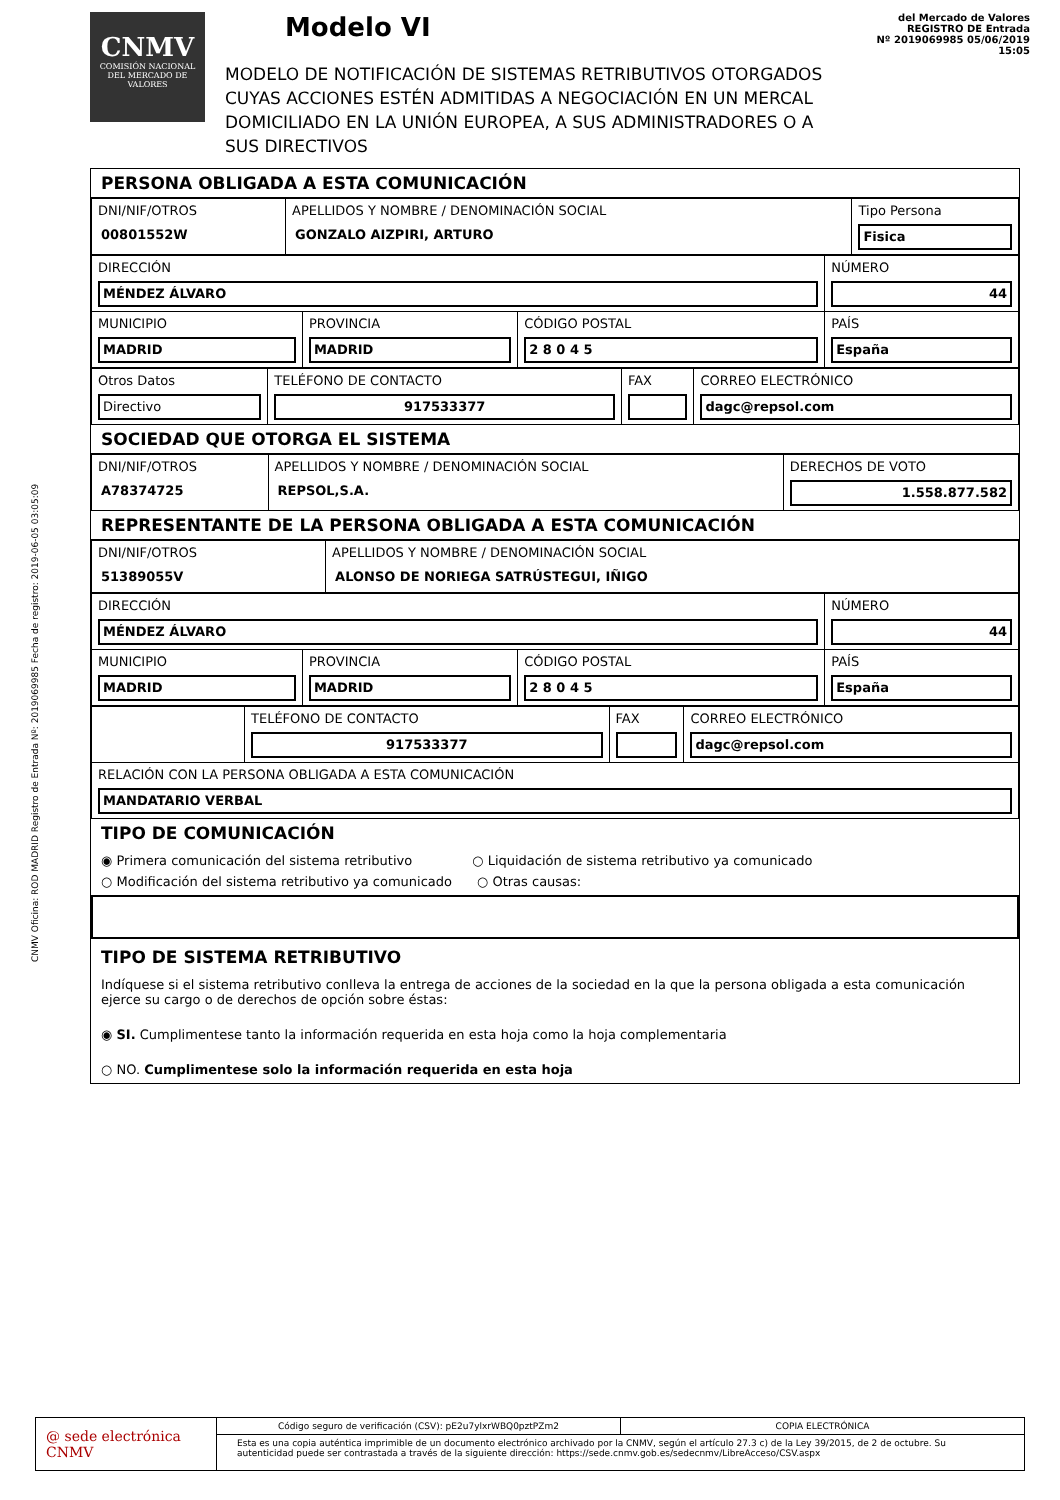CNMV Oficina: ROD MADRID Registro de Entrada Nº: 2019069985 Fecha de registro: 2019-06-05 03:05:09
CNMV
COMISIÓN NACIONAL DEL MERCADO DE VALORES
Modelo VI
MODELO DE NOTIFICACIÓN DE SISTEMAS RETRIBUTIVOS OTORGADOS
CUYAS ACCIONES ESTÉN ADMITIDAS A NEGOCIACIÓN EN UN MERCAL
DOMICILIADO EN LA UNIÓN EUROPEA, A SUS ADMINISTRADORES O A SUS DIRECTIVOS
del Mercado de Valores
REGISTRO DE Entrada
Nº 2019069985 05/06/2019 15:05
PERSONA OBLIGADA A ESTA COMUNICACIÓN
| DNI/NIF/OTROS 00801552W | APELLIDOS Y NOMBRE / DENOMINACIÓN SOCIAL GONZALO AIZPIRI, ARTURO | Tipo Persona Fisica |
| DIRECCIÓN MÉNDEZ ÁLVARO | | | NÚMERO 44 |
| MUNICIPIO MADRID | PROVINCIA MADRID | CÓDIGO POSTAL 2 8 0 4 5 | PAÍS España |
| Otros Datos Directivo | TELÉFONO DE CONTACTO 917533377 | FAX | CORREO ELECTRÓNICO dagc@repsol.com |
SOCIEDAD QUE OTORGA EL SISTEMA
| DNI/NIF/OTROS A78374725 | APELLIDOS Y NOMBRE / DENOMINACIÓN SOCIAL REPSOL,S.A. | DERECHOS DE VOTO 1.558.877.582 |
REPRESENTANTE DE LA PERSONA OBLIGADA A ESTA COMUNICACIÓN
| DNI/NIF/OTROS 51389055V | APELLIDOS Y NOMBRE / DENOMINACIÓN SOCIAL ALONSO DE NORIEGA SATRÚSTEGUI, IÑIGO |
| DIRECCIÓN MÉNDEZ ÁLVARO | | | NÚMERO 44 |
| MUNICIPIO MADRID | PROVINCIA MADRID | CÓDIGO POSTAL 2 8 0 4 5 | PAÍS España |
| | TELÉFONO DE CONTACTO 917533377 | FAX | CORREO ELECTRÓNICO dagc@repsol.com |
| RELACIÓN CON LA PERSONA OBLIGADA A ESTA COMUNICACIÓN MANDATARIO VERBAL | | | |
TIPO DE COMUNICACIÓN
◉ Primera comunicación del sistema retributivo ○ Liquidación de sistema retributivo ya comunicado
○ Modificación del sistema retributivo ya comunicado ○ Otras causas:
TIPO DE SISTEMA RETRIBUTIVO
Indíquese si el sistema retributivo conlleva la entrega de acciones de la sociedad en la que la persona obligada a esta comunicación ejerce su cargo o de derechos de opción sobre éstas:
◉ SI. Cumplimentese tanto la información requerida en esta hoja como la hoja complementaria
○ NO. Cumplimentese solo la información requerida en esta hoja
@ sede electrónica CNMV
Código seguro de verificación (CSV): pE2u7ylxrWBQ0pztPZm2
COPIA ELECTRÓNICA
Esta es una copia auténtica imprimible de un documento electrónico archivado por la CNMV, según el artículo 27.3 c) de la Ley 39/2015, de 2 de octubre. Su autenticidad puede ser contrastada a través de la siguiente dirección: https://sede.cnmv.gob.es/sedecnmv/LibreAcceso/CSV.aspx